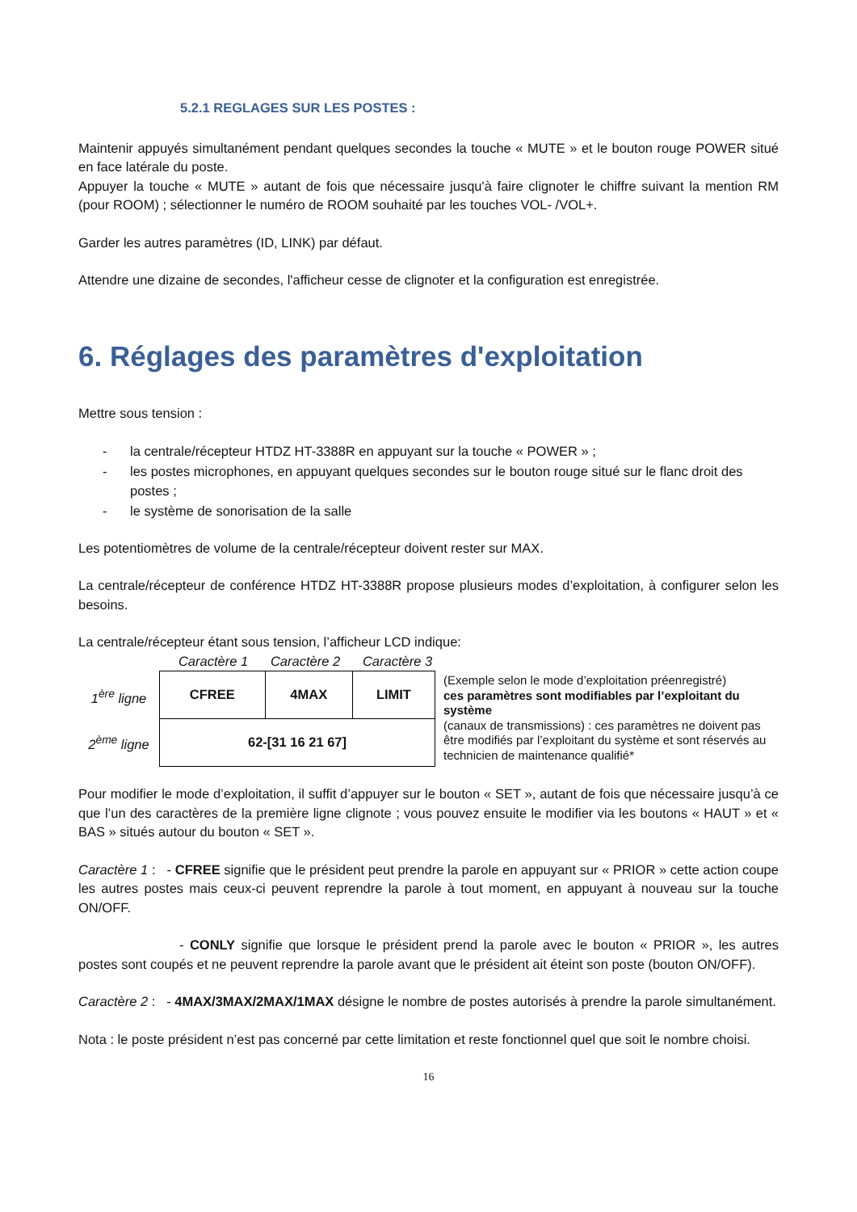5.2.1 REGLAGES SUR LES POSTES :
Maintenir appuyés simultanément pendant quelques secondes la touche « MUTE » et le bouton rouge POWER situé en face latérale du poste.
Appuyer la touche « MUTE » autant de fois que nécessaire jusqu'à faire clignoter le chiffre suivant la mention RM (pour ROOM) ; sélectionner le numéro de ROOM souhaité par les touches VOL- /VOL+.
Garder les autres paramètres (ID, LINK) par défaut.
Attendre une dizaine de secondes, l'afficheur cesse de clignoter et la configuration est enregistrée.
6. Réglages des paramètres d'exploitation
Mettre sous tension :
- la centrale/récepteur HTDZ HT-3388R en appuyant sur la touche « POWER » ;
- les postes microphones, en appuyant quelques secondes sur le bouton rouge situé sur le flanc droit des postes ;
- le système de sonorisation de la salle
Les potentiomètres de volume de la centrale/récepteur doivent rester sur MAX.
La centrale/récepteur de conférence HTDZ HT-3388R propose plusieurs modes d’exploitation, à configurer selon les besoins.
La centrale/récepteur étant sous tension, l’afficheur LCD indique:
Caractère 1 Caractère 2 Caractère 3
1<sup>ère</sup> ligne
2<sup>ème</sup> ligne
| CFREE | 4MAX | LIMIT |
| 62-[31 16 21 67] | | |
(Exemple selon le mode d’exploitation préenregistré)
ces paramètres sont modifiables par l’exploitant du système
(canaux de transmissions) : ces paramètres ne doivent pas être modifiés par l’exploitant du système et sont réservés au technicien de maintenance qualifié*
Pour modifier le mode d’exploitation, il suffit d’appuyer sur le bouton « SET », autant de fois que nécessaire jusqu’à ce que l’un des caractères de la première ligne clignote ; vous pouvez ensuite le modifier via les boutons « HAUT » et « BAS » situés autour du bouton « SET ».
Caractère 1 : - CFREE signifie que le président peut prendre la parole en appuyant sur « PRIOR » cette action coupe les autres postes mais ceux-ci peuvent reprendre la parole à tout moment, en appuyant à nouveau sur la touche ON/OFF.
- CONLY signifie que lorsque le président prend la parole avec le bouton « PRIOR », les autres postes sont coupés et ne peuvent reprendre la parole avant que le président ait éteint son poste (bouton ON/OFF).
Caractère 2 : - 4MAX/3MAX/2MAX/1MAX désigne le nombre de postes autorisés à prendre la parole simultanément.
Nota : le poste président n’est pas concerné par cette limitation et reste fonctionnel quel que soit le nombre choisi.
16